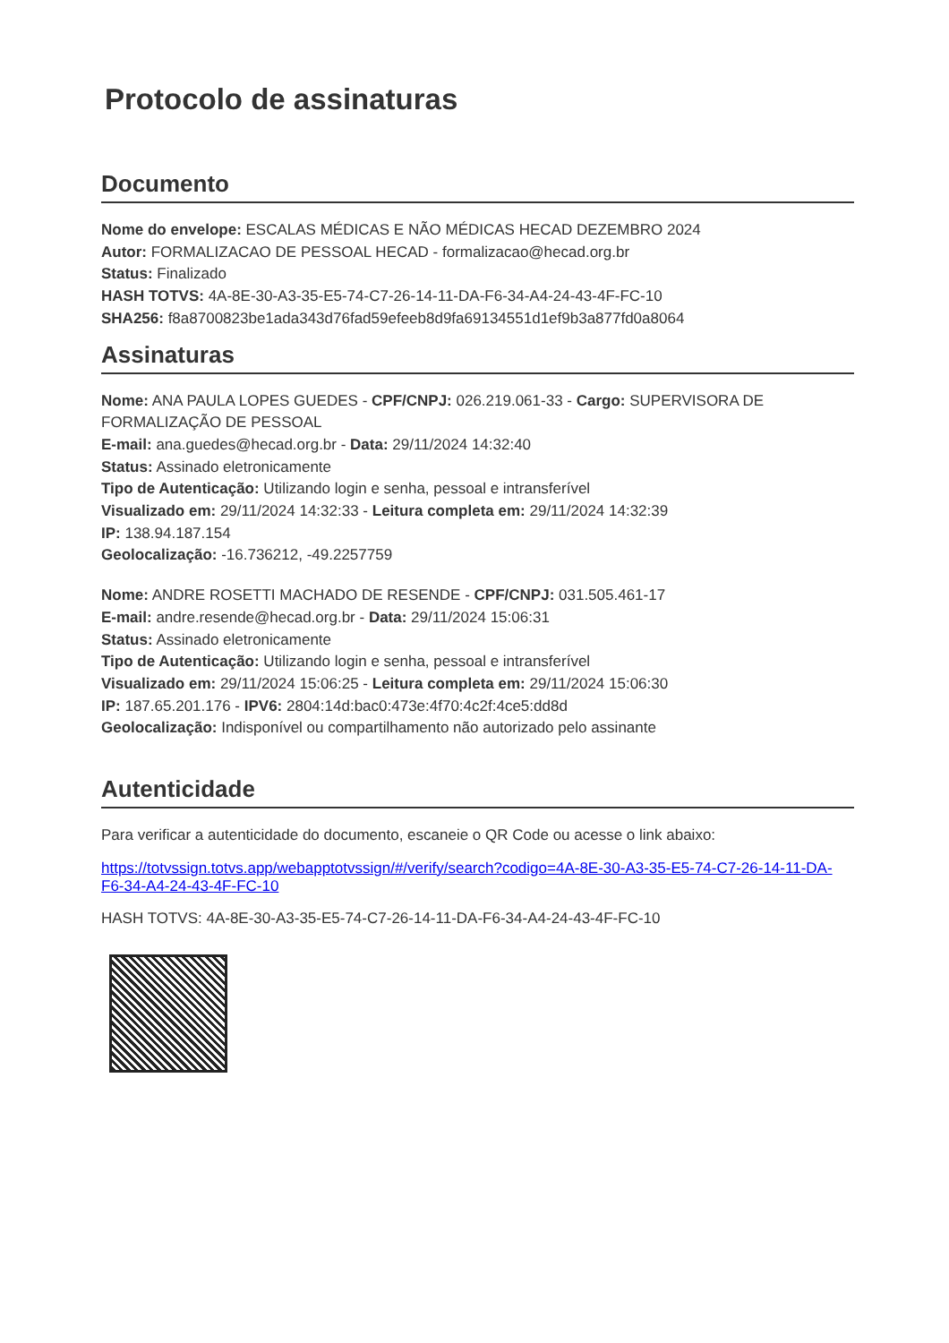Protocolo de assinaturas
Documento
Nome do envelope: ESCALAS MÉDICAS E NÃO MÉDICAS HECAD DEZEMBRO 2024
Autor: FORMALIZACAO DE PESSOAL HECAD - formalizacao@hecad.org.br
Status: Finalizado
HASH TOTVS: 4A-8E-30-A3-35-E5-74-C7-26-14-11-DA-F6-34-A4-24-43-4F-FC-10
SHA256: f8a8700823be1ada343d76fad59efeeb8d9fa69134551d1ef9b3a877fd0a8064
Assinaturas
Nome: ANA PAULA LOPES GUEDES - CPF/CNPJ: 026.219.061-33 - Cargo: SUPERVISORA DE FORMALIZAÇÃO DE PESSOAL
E-mail: ana.guedes@hecad.org.br - Data: 29/11/2024 14:32:40
Status: Assinado eletronicamente
Tipo de Autenticação: Utilizando login e senha, pessoal e intransferível
Visualizado em: 29/11/2024 14:32:33 - Leitura completa em: 29/11/2024 14:32:39
IP: 138.94.187.154
Geolocalização: -16.736212, -49.2257759
Nome: ANDRE ROSETTI MACHADO DE RESENDE - CPF/CNPJ: 031.505.461-17
E-mail: andre.resende@hecad.org.br - Data: 29/11/2024 15:06:31
Status: Assinado eletronicamente
Tipo de Autenticação: Utilizando login e senha, pessoal e intransferível
Visualizado em: 29/11/2024 15:06:25 - Leitura completa em: 29/11/2024 15:06:30
IP: 187.65.201.176 - IPV6: 2804:14d:bac0:473e:4f70:4c2f:4ce5:dd8d
Geolocalização: Indisponível ou compartilhamento não autorizado pelo assinante
Autenticidade
Para verificar a autenticidade do documento, escaneie o QR Code ou acesse o link abaixo:
https://totvssign.totvs.app/webapptotvssign/#/verify/search?codigo=4A-8E-30-A3-35-E5-74-C7-26-14-11-DA-F6-34-A4-24-43-4F-FC-10
HASH TOTVS: 4A-8E-30-A3-35-E5-74-C7-26-14-11-DA-F6-34-A4-24-43-4F-FC-10